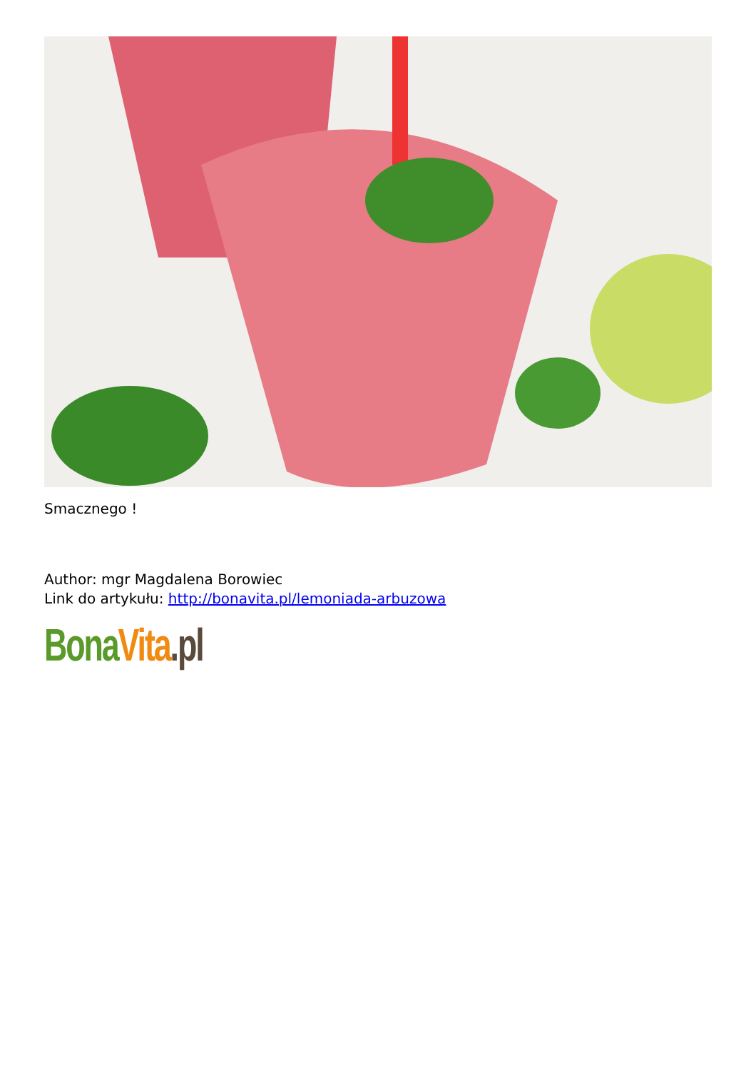Smacznego !
Author: mgr Magdalena Borowiec
Link do artykułu: http://bonavita.pl/lemoniada-arbuzowa
Bona Vita.pl